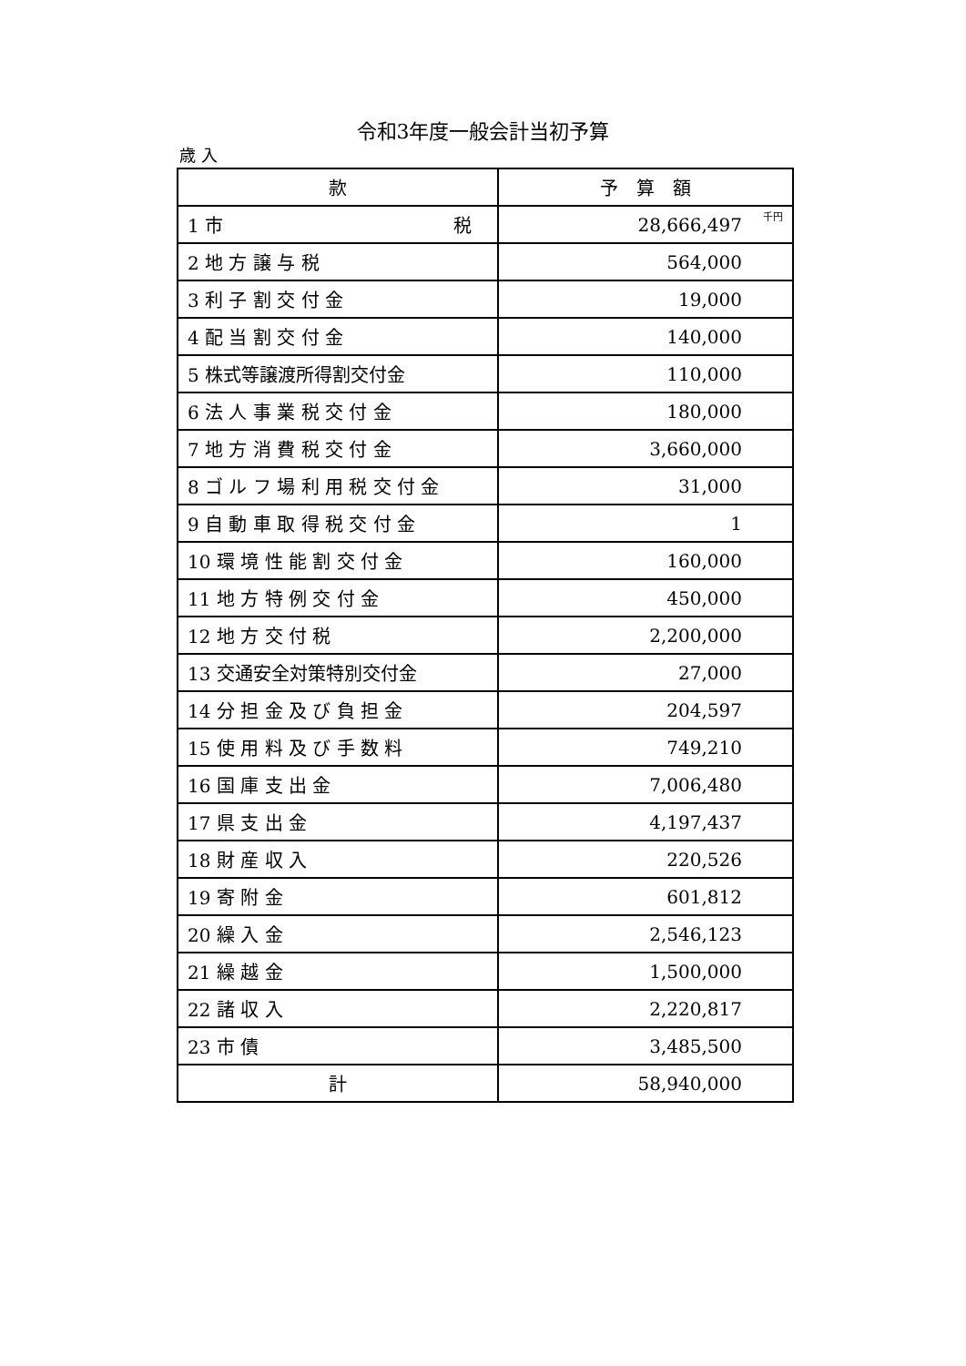令和3年度一般会計当初予算
歳 入
| 款 | 予 算 額 |
| --- | --- |
| 1 市 税 | 28,666,497 千円 |
| 2 地 方 譲 与 税 | 564,000 |
| 3 利 子 割 交 付 金 | 19,000 |
| 4 配 当 割 交 付 金 | 140,000 |
| 5 株式等譲渡所得割交付金 | 110,000 |
| 6 法 人 事 業 税 交 付 金 | 180,000 |
| 7 地 方 消 費 税 交 付 金 | 3,660,000 |
| 8 ゴ ル フ 場 利 用 税 交 付 金 | 31,000 |
| 9 自 動 車 取 得 税 交 付 金 | 1 |
| 10 環 境 性 能 割 交 付 金 | 160,000 |
| 11 地 方 特 例 交 付 金 | 450,000 |
| 12 地 方 交 付 税 | 2,200,000 |
| 13 交通安全対策特別交付金 | 27,000 |
| 14 分 担 金 及 び 負 担 金 | 204,597 |
| 15 使 用 料 及 び 手 数 料 | 749,210 |
| 16 国 庫 支 出 金 | 7,006,480 |
| 17 県 支 出 金 | 4,197,437 |
| 18 財 産 収 入 | 220,526 |
| 19 寄 附 金 | 601,812 |
| 20 繰 入 金 | 2,546,123 |
| 21 繰 越 金 | 1,500,000 |
| 22 諸 収 入 | 2,220,817 |
| 23 市 債 | 3,485,500 |
| 計 | 58,940,000 |